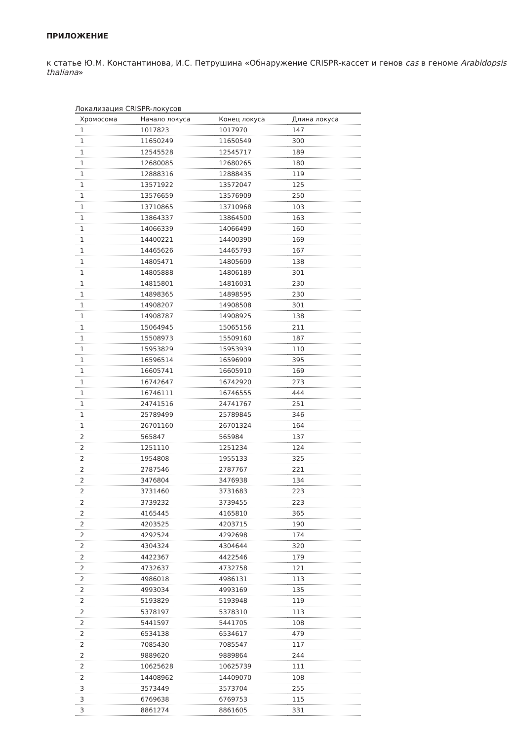ПРИЛОЖЕНИЕ
к статье Ю.М. Константинова, И.С. Петрушина «Обнаружение CRISPR-кассет и генов cas в геноме Arabidopsis thaliana»
Локализация CRISPR-локусов
| Хромосома | Начало локуса | Конец локуса | Длина локуса |
| --- | --- | --- | --- |
| 1 | 1017823 | 1017970 | 147 |
| 1 | 11650249 | 11650549 | 300 |
| 1 | 12545528 | 12545717 | 189 |
| 1 | 12680085 | 12680265 | 180 |
| 1 | 12888316 | 12888435 | 119 |
| 1 | 13571922 | 13572047 | 125 |
| 1 | 13576659 | 13576909 | 250 |
| 1 | 13710865 | 13710968 | 103 |
| 1 | 13864337 | 13864500 | 163 |
| 1 | 14066339 | 14066499 | 160 |
| 1 | 14400221 | 14400390 | 169 |
| 1 | 14465626 | 14465793 | 167 |
| 1 | 14805471 | 14805609 | 138 |
| 1 | 14805888 | 14806189 | 301 |
| 1 | 14815801 | 14816031 | 230 |
| 1 | 14898365 | 14898595 | 230 |
| 1 | 14908207 | 14908508 | 301 |
| 1 | 14908787 | 14908925 | 138 |
| 1 | 15064945 | 15065156 | 211 |
| 1 | 15508973 | 15509160 | 187 |
| 1 | 15953829 | 15953939 | 110 |
| 1 | 16596514 | 16596909 | 395 |
| 1 | 16605741 | 16605910 | 169 |
| 1 | 16742647 | 16742920 | 273 |
| 1 | 16746111 | 16746555 | 444 |
| 1 | 24741516 | 24741767 | 251 |
| 1 | 25789499 | 25789845 | 346 |
| 1 | 26701160 | 26701324 | 164 |
| 2 | 565847 | 565984 | 137 |
| 2 | 1251110 | 1251234 | 124 |
| 2 | 1954808 | 1955133 | 325 |
| 2 | 2787546 | 2787767 | 221 |
| 2 | 3476804 | 3476938 | 134 |
| 2 | 3731460 | 3731683 | 223 |
| 2 | 3739232 | 3739455 | 223 |
| 2 | 4165445 | 4165810 | 365 |
| 2 | 4203525 | 4203715 | 190 |
| 2 | 4292524 | 4292698 | 174 |
| 2 | 4304324 | 4304644 | 320 |
| 2 | 4422367 | 4422546 | 179 |
| 2 | 4732637 | 4732758 | 121 |
| 2 | 4986018 | 4986131 | 113 |
| 2 | 4993034 | 4993169 | 135 |
| 2 | 5193829 | 5193948 | 119 |
| 2 | 5378197 | 5378310 | 113 |
| 2 | 5441597 | 5441705 | 108 |
| 2 | 6534138 | 6534617 | 479 |
| 2 | 7085430 | 7085547 | 117 |
| 2 | 9889620 | 9889864 | 244 |
| 2 | 10625628 | 10625739 | 111 |
| 2 | 14408962 | 14409070 | 108 |
| 3 | 3573449 | 3573704 | 255 |
| 3 | 6769638 | 6769753 | 115 |
| 3 | 8861274 | 8861605 | 331 |